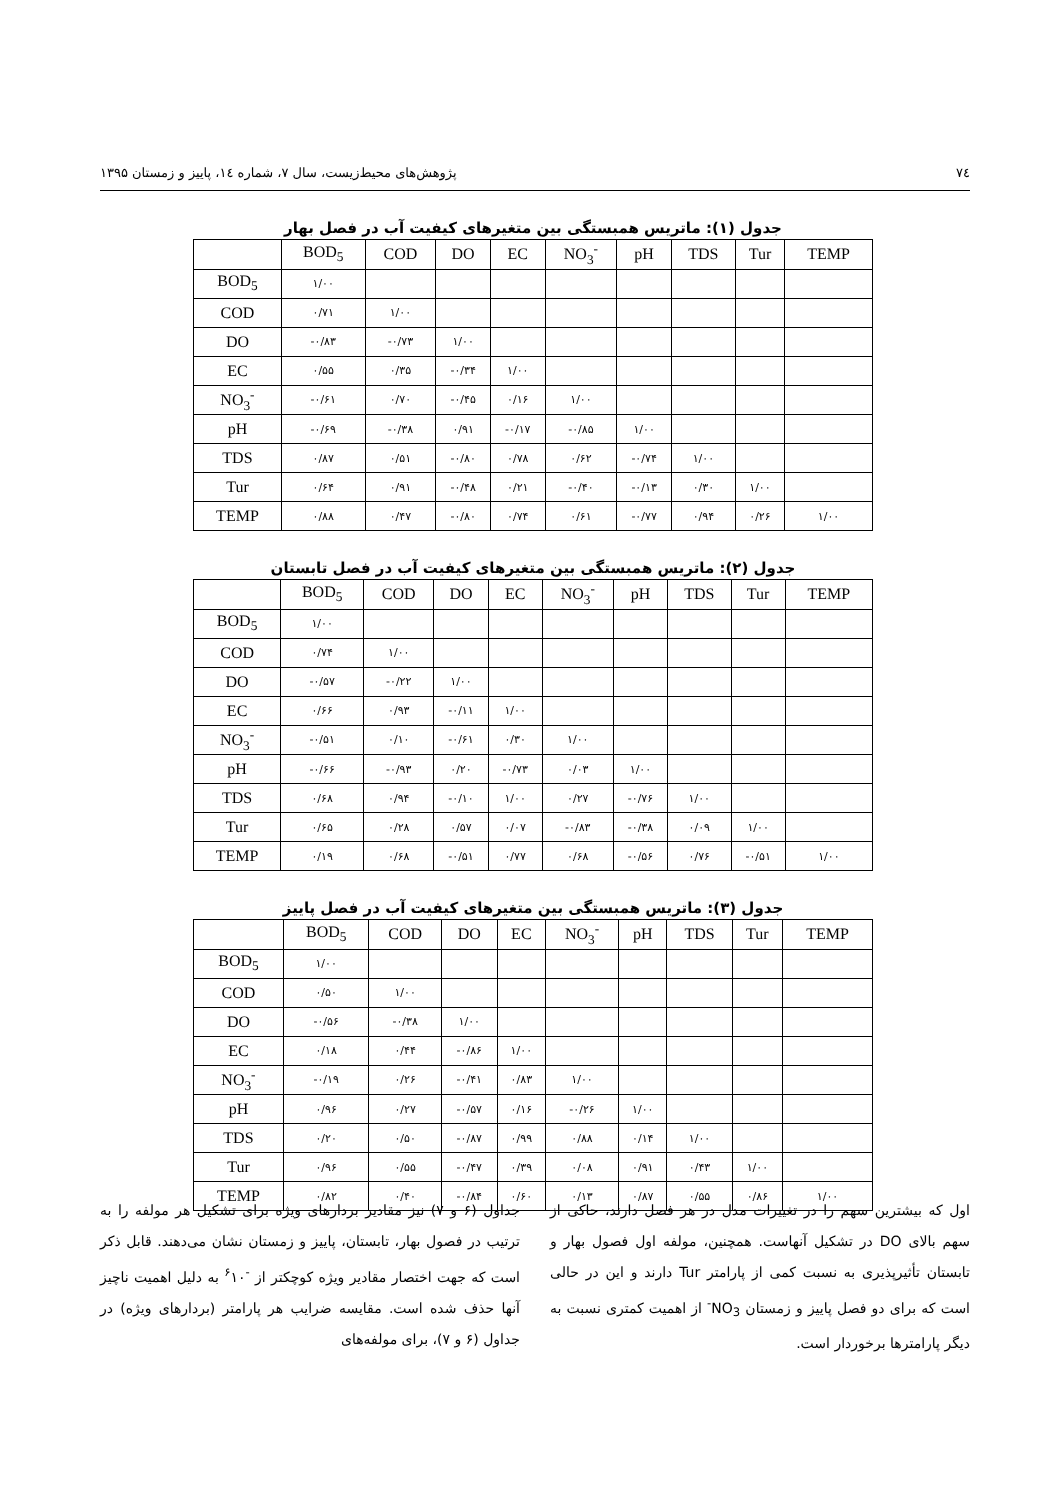۷٤ پژوهش‌های محیط‌زیست، سال ۷، شماره ۱٤، پاییز و زمستان ۱۳۹۵
جدول (۱): ماتریس همبستگی بین متغیرهای کیفیت آب در فصل بهار
| | BOD<sub>5</sub> | COD | DO | EC | NO<sub>3</sub><sup>-</sup> | pH | TDS | Tur | TEMP |
| --- | --- | --- | --- | --- | --- | --- | --- | --- | --- |
| BOD<sub>5</sub> | ۱/۰۰ | | | | | | | | |
| COD | ۰/۷۱ | ۱/۰۰ | | | | | | | |
| DO | -۰/۸۳ | -۰/۷۳ | ۱/۰۰ | | | | | | |
| EC | ۰/۵۵ | ۰/۳۵ | -۰/۳۴ | ۱/۰۰ | | | | | |
| NO<sub>3</sub><sup>-</sup> | -۰/۶۱ | ۰/۷۰ | -۰/۴۵ | ۰/۱۶ | ۱/۰۰ | | | | |
| pH | -۰/۶۹ | -۰/۳۸ | ۰/۹۱ | -۰/۱۷ | -۰/۸۵ | ۱/۰۰ | | | |
| TDS | ۰/۸۷ | ۰/۵۱ | -۰/۸۰ | ۰/۷۸ | ۰/۶۲ | -۰/۷۴ | ۱/۰۰ | | |
| Tur | ۰/۶۴ | ۰/۹۱ | -۰/۴۸ | ۰/۲۱ | -۰/۴۰ | -۰/۱۳ | ۰/۳۰ | ۱/۰۰ | |
| TEMP | ۰/۸۸ | ۰/۴۷ | -۰/۸۰ | ۰/۷۴ | ۰/۶۱ | -۰/۷۷ | ۰/۹۴ | ۰/۲۶ | ۱/۰۰ |
جدول (۲): ماتریس همبستگی بین متغیرهای کیفیت آب در فصل تابستان
| | BOD<sub>5</sub> | COD | DO | EC | NO<sub>3</sub><sup>-</sup> | pH | TDS | Tur | TEMP |
| --- | --- | --- | --- | --- | --- | --- | --- | --- | --- |
| BOD<sub>5</sub> | ۱/۰۰ | | | | | | | | |
| COD | ۰/۷۴ | ۱/۰۰ | | | | | | | |
| DO | -۰/۵۷ | -۰/۲۲ | ۱/۰۰ | | | | | | |
| EC | ۰/۶۶ | ۰/۹۳ | -۰/۱۱ | ۱/۰۰ | | | | | |
| NO<sub>3</sub><sup>-</sup> | -۰/۵۱ | ۰/۱۰ | -۰/۶۱ | ۰/۳۰ | ۱/۰۰ | | | | |
| pH | -۰/۶۶ | -۰/۹۳ | ۰/۲۰ | -۰/۷۳ | ۰/۰۳ | ۱/۰۰ | | | |
| TDS | ۰/۶۸ | ۰/۹۴ | -۰/۱۰ | ۱/۰۰ | ۰/۲۷ | -۰/۷۶ | ۱/۰۰ | | |
| Tur | ۰/۶۵ | ۰/۲۸ | ۰/۵۷ | ۰/۰۷ | -۰/۸۳ | -۰/۳۸ | ۰/۰۹ | ۱/۰۰ | |
| TEMP | ۰/۱۹ | ۰/۶۸ | -۰/۵۱ | ۰/۷۷ | ۰/۶۸ | -۰/۵۶ | ۰/۷۶ | -۰/۵۱ | ۱/۰۰ |
جدول (۳): ماتریس همبستگی بین متغیرهای کیفیت آب در فصل پاییز
| | BOD<sub>5</sub> | COD | DO | EC | NO<sub>3</sub><sup>-</sup> | pH | TDS | Tur | TEMP |
| --- | --- | --- | --- | --- | --- | --- | --- | --- | --- |
| BOD<sub>5</sub> | ۱/۰۰ | | | | | | | | |
| COD | ۰/۵۰ | ۱/۰۰ | | | | | | | |
| DO | -۰/۵۶ | -۰/۳۸ | ۱/۰۰ | | | | | | |
| EC | ۰/۱۸ | ۰/۴۴ | -۰/۸۶ | ۱/۰۰ | | | | | |
| NO<sub>3</sub><sup>-</sup> | -۰/۱۹ | ۰/۲۶ | -۰/۴۱ | ۰/۸۳ | ۱/۰۰ | | | | |
| pH | ۰/۹۶ | ۰/۲۷ | -۰/۵۷ | ۰/۱۶ | -۰/۲۶ | ۱/۰۰ | | | |
| TDS | ۰/۲۰ | ۰/۵۰ | -۰/۸۷ | ۰/۹۹ | ۰/۸۸ | ۰/۱۴ | ۱/۰۰ | | |
| Tur | ۰/۹۶ | ۰/۵۵ | -۰/۴۷ | ۰/۳۹ | ۰/۰۸ | ۰/۹۱ | ۰/۴۳ | ۱/۰۰ | |
| TEMP | ۰/۸۲ | ۰/۴۰ | -۰/۸۴ | ۰/۶۰ | ۰/۱۳ | ۰/۸۷ | ۰/۵۵ | ۰/۸۶ | ۱/۰۰ |
جداول (۶ و ۷) نیز مقادیر بردارهای ویژه برای تشکیل هر مولفه را به ترتیب در فصول بهار، تابستان، پاییز و زمستان نشان می‌دهند. قابل ذکر است که جهت اختصار مقادیر ویژه کوچکتر از <sup>-۶</sup>۱۰ به دلیل اهمیت ناچیز آنها حذف شده است. مقایسه ضرایب هر پارامتر (بردارهای ویژه) در جداول (۶ و ۷)، برای مولفه‌های
اول که بیشترین سهم را در تغییرات مدل در هر فصل دارند، حاکی از سهم بالای DO در تشکیل آنهاست. همچنین، مولفه اول فصول بهار و تابستان تأثیرپذیری به نسبت کمی از پارامتر Tur دارند و این در حالی است که برای دو فصل پاییز و زمستان NO<sub>3</sub><sup>-</sup> از اهمیت کمتری نسبت به دیگر پارامترها برخوردار است.